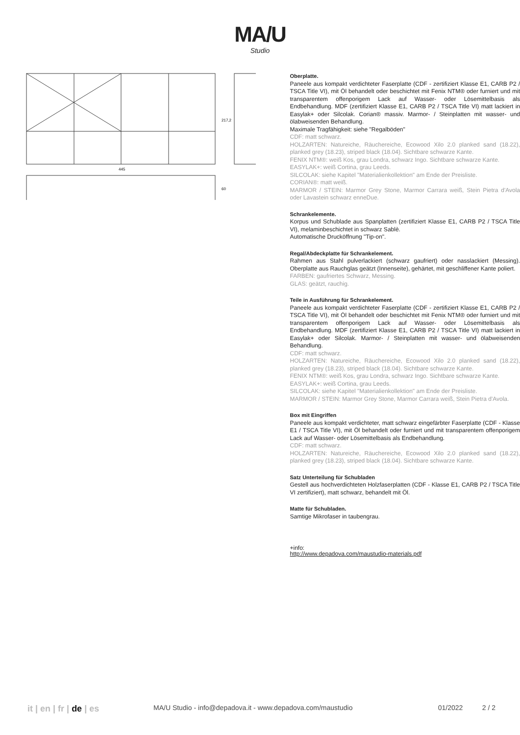MA/U
Studio
445
217,2
60
Oberplatte.
Paneele aus kompakt verdichteter Faserplatte (CDF - zertifiziert Klasse E1, CARB P2 / TSCA Title VI), mit Öl behandelt oder beschichtet mit Fenix NTM® oder furniert und mit transparentem offenporigem Lack auf Wasser- oder Lösemittelbasis als Endbehandlung. MDF (zertifiziert Klasse E1, CARB P2 / TSCA Title VI) matt lackiert in Easylak+ oder Silcolak. Corian® massiv. Marmor- / Steinplatten mit wasser- und ölabweisenden Behandlung.
Maximale Tragfähigkeit: siehe "Regalböden"
CDF: matt schwarz.
HOLZARTEN: Natureiche, Räuchereiche, Ecowood Xilo 2.0 planked sand (18.22), planked grey (18.23), striped black (18.04). Sichtbare schwarze Kante.
FENIX NTM®: weiß Kos, grau Londra, schwarz Ingo. Sichtbare schwarze Kante.
EASYLAK+: weiß Cortina, grau Leeds.
SILCOLAK: siehe Kapitel "Materialienkollektion" am Ende der Preisliste.
CORIAN®: matt weiß.
MARMOR / STEIN: Marmor Grey Stone, Marmor Carrara weiß, Stein Pietra d'Avola oder Lavastein schwarz enneDue.
Schrankelemente.
Korpus und Schublade aus Spanplatten (zertifiziert Klasse E1, CARB P2 / TSCA Title VI), melaminbeschichtet in schwarz Sablè.
Automatische Drucköffnung "Tip-on".
Regal/Abdeckplatte für Schrankelement.
Rahmen aus Stahl pulverlackiert (schwarz gaufriert) oder nasslackiert (Messing). Oberplatte aus Rauchglas geätzt (Innenseite), gehärtet, mit geschliffener Kante poliert.
FARBEN: gaufriertes Schwarz, Messing.
GLAS: geätzt, rauchig.
Teile in Ausführung für Schrankelement.
Paneele aus kompakt verdichteter Faserplatte (CDF - zertifiziert Klasse E1, CARB P2 / TSCA Title VI), mit Öl behandelt oder beschichtet mit Fenix NTM® oder furniert und mit transparentem offenporigem Lack auf Wasser- oder Lösemittelbasis als Endbehandlung. MDF (zertifiziert Klasse E1, CARB P2 / TSCA Title VI) matt lackiert in Easylak+ oder Silcolak. Marmor- / Steinplatten mit wasser- und ölabweisenden Behandlung.
CDF: matt schwarz.
HOLZARTEN: Natureiche, Räuchereiche, Ecowood Xilo 2.0 planked sand (18.22), planked grey (18.23), striped black (18.04). Sichtbare schwarze Kante.
FENIX NTM®: weiß Kos, grau Londra, schwarz Ingo. Sichtbare schwarze Kante.
EASYLAK+: weiß Cortina, grau Leeds.
SILCOLAK: siehe Kapitel "Materialienkollektion" am Ende der Preisliste.
MARMOR / STEIN: Marmor Grey Stone, Marmor Carrara weiß, Stein Pietra d'Avola.
Box mit Eingriffen
Paneele aus kompakt verdichteter, matt schwarz eingefärbter Faserplatte (CDF - Klasse E1 / TSCA Title VI), mit Öl behandelt oder furniert und mit transparentem offenporigem Lack auf Wasser- oder Lösemittelbasis als Endbehandlung.
CDF: matt schwarz.
HOLZARTEN: Natureiche, Räuchereiche, Ecowood Xilo 2.0 planked sand (18.22), planked grey (18.23), striped black (18.04). Sichtbare schwarze Kante.
Satz Unterteilung für Schubladen
Gestell aus hochverdichteten Holzfaserplatten (CDF - Klasse E1, CARB P2 / TSCA Title VI zertifiziert), matt schwarz, behandelt mit Öl.
Matte für Schubladen.
Samtige Mikrofaser in taubengrau.
+info:
http://www.depadova.com/maustudio-materials.pdf
it | en | fr | de | es MA/U Studio - info@depadova.it - www.depadova.com/maustudio 01/2022 2 / 2